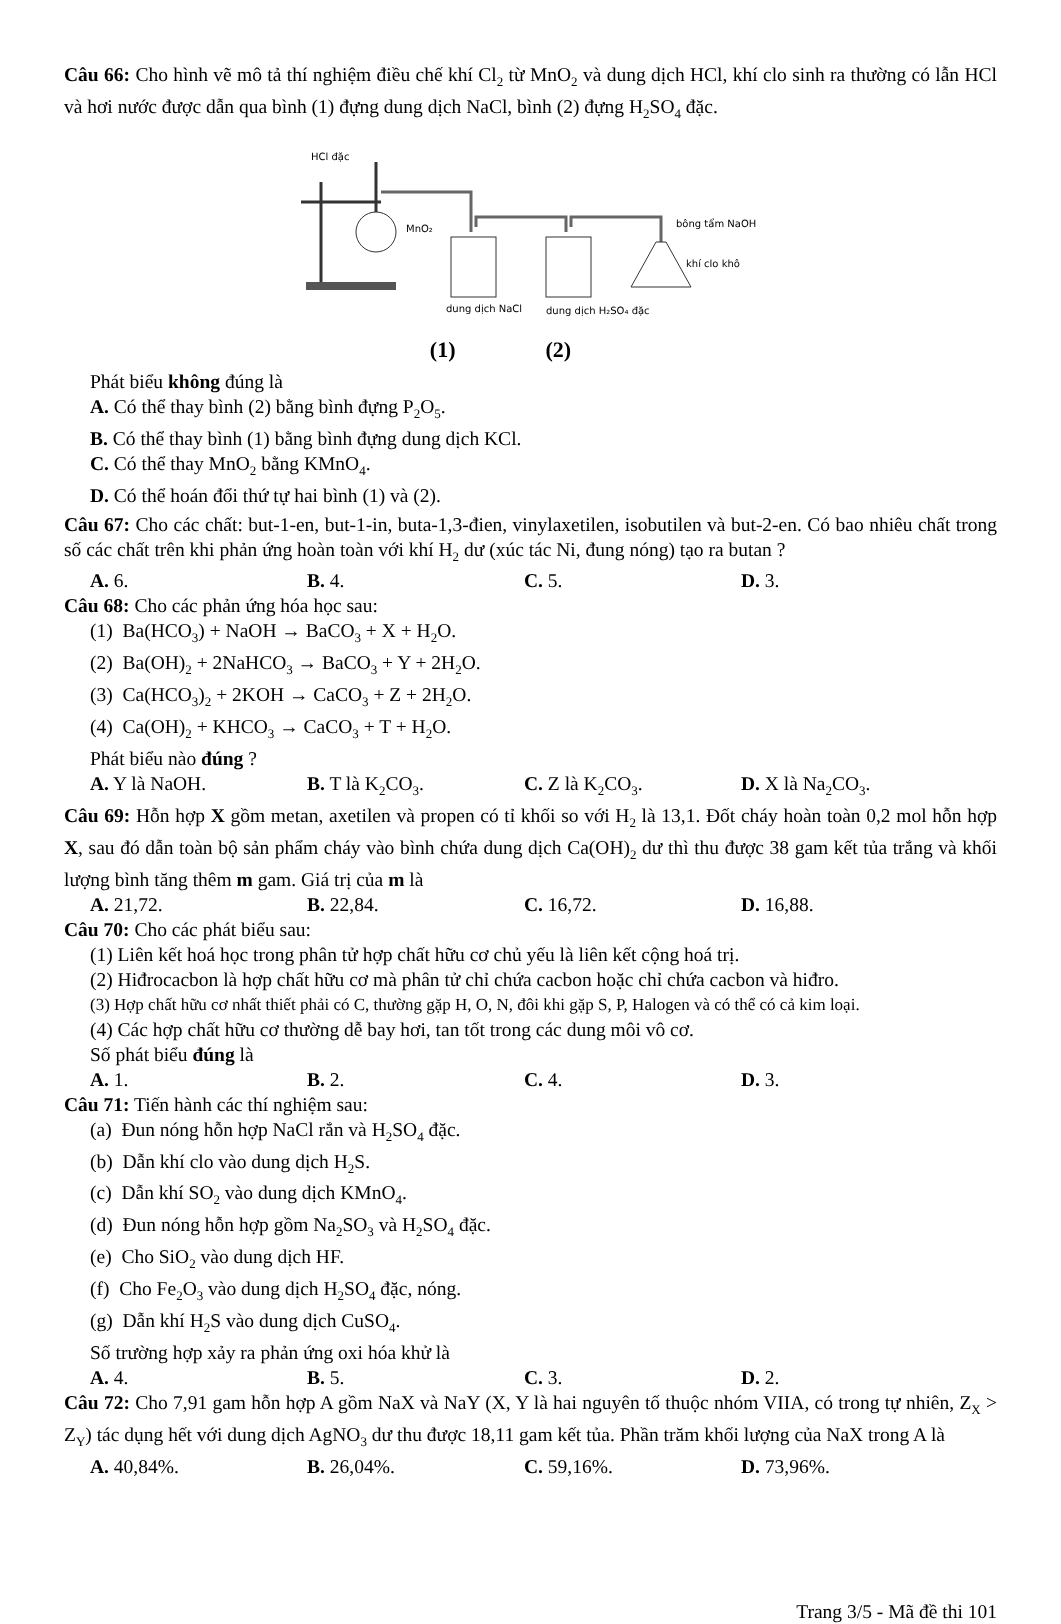Câu 66: Cho hình vẽ mô tả thí nghiệm điều chế khí Cl<sub>2</sub> từ MnO<sub>2</sub> và dung dịch HCl, khí clo sinh ra thường có lẫn HCl và hơi nước được dẫn qua bình (1) đựng dung dịch NaCl, bình (2) đựng H<sub>2</sub>SO<sub>4</sub> đặc.
HCl đặc
MnO₂
bông tẩm NaOH
khí clo khô
dung dịch NaCl
dung dịch H₂SO₄ đặc
(1) (2)
Phát biểu không đúng là
A. Có thể thay bình (2) bằng bình đựng P<sub>2</sub>O<sub>5</sub>.
B. Có thể thay bình (1) bằng bình đựng dung dịch KCl.
C. Có thể thay MnO<sub>2</sub> bằng KMnO<sub>4</sub>.
D. Có thể hoán đổi thứ tự hai bình (1) và (2).
Câu 67: Cho các chất: but-1-en, but-1-in, buta-1,3-đien, vinylaxetilen, isobutilen và but-2-en. Có bao nhiêu chất trong số các chất trên khi phản ứng hoàn toàn với khí H<sub>2</sub> dư (xúc tác Ni, đung nóng) tạo ra butan ?
A. 6. B. 4. C. 5. D. 3.
Câu 68: Cho các phản ứng hóa học sau:
(1) Ba(HCO<sub>3</sub>) + NaOH → BaCO<sub>3</sub> + X + H<sub>2</sub>O.
(2) Ba(OH)<sub>2</sub> + 2NaHCO<sub>3</sub> → BaCO<sub>3</sub> + Y + 2H<sub>2</sub>O.
(3) Ca(HCO<sub>3</sub>)<sub>2</sub> + 2KOH → CaCO<sub>3</sub> + Z + 2H<sub>2</sub>O.
(4) Ca(OH)<sub>2</sub> + KHCO<sub>3</sub> → CaCO<sub>3</sub> + T + H<sub>2</sub>O.
Phát biểu nào đúng ?
A. Y là NaOH. B. T là K<sub>2</sub>CO<sub>3</sub>. C. Z là K<sub>2</sub>CO<sub>3</sub>. D. X là Na<sub>2</sub>CO<sub>3</sub>.
Câu 69: Hỗn hợp X gồm metan, axetilen và propen có tỉ khối so với H<sub>2</sub> là 13,1. Đốt cháy hoàn toàn 0,2 mol hỗn hợp X, sau đó dẫn toàn bộ sản phẩm cháy vào bình chứa dung dịch Ca(OH)<sub>2</sub> dư thì thu được 38 gam kết tủa trắng và khối lượng bình tăng thêm m gam. Giá trị của m là
A. 21,72. B. 22,84. C. 16,72. D. 16,88.
Câu 70: Cho các phát biểu sau:
(1) Liên kết hoá học trong phân tử hợp chất hữu cơ chủ yếu là liên kết cộng hoá trị.
(2) Hiđrocacbon là hợp chất hữu cơ mà phân tử chỉ chứa cacbon hoặc chỉ chứa cacbon và hiđro.
(3) Hợp chất hữu cơ nhất thiết phải có C, thường gặp H, O, N, đôi khi gặp S, P, Halogen và có thể có cả kim loại.
(4) Các hợp chất hữu cơ thường dễ bay hơi, tan tốt trong các dung môi vô cơ.
Số phát biểu đúng là
A. 1. B. 2. C. 4. D. 3.
Câu 71: Tiến hành các thí nghiệm sau:
(a) Đun nóng hỗn hợp NaCl rắn và H<sub>2</sub>SO<sub>4</sub> đặc.
(b) Dẫn khí clo vào dung dịch H<sub>2</sub>S.
(c) Dẫn khí SO<sub>2</sub> vào dung dịch KMnO<sub>4</sub>.
(d) Đun nóng hỗn hợp gồm Na<sub>2</sub>SO<sub>3</sub> và H<sub>2</sub>SO<sub>4</sub> đặc.
(e) Cho SiO<sub>2</sub> vào dung dịch HF.
(f) Cho Fe<sub>2</sub>O<sub>3</sub> vào dung dịch H<sub>2</sub>SO<sub>4</sub> đặc, nóng.
(g) Dẫn khí H<sub>2</sub>S vào dung dịch CuSO<sub>4</sub>.
Số trường hợp xảy ra phản ứng oxi hóa khử là
A. 4. B. 5. C. 3. D. 2.
Câu 72: Cho 7,91 gam hỗn hợp A gồm NaX và NaY (X, Y là hai nguyên tố thuộc nhóm VIIA, có trong tự nhiên, Z<sub>X</sub> > Z<sub>Y</sub>) tác dụng hết với dung dịch AgNO<sub>3</sub> dư thu được 18,11 gam kết tủa. Phần trăm khối lượng của NaX trong A là
A. 40,84%. B. 26,04%. C. 59,16%. D. 73,96%.
Trang 3/5 - Mã đề thi 101